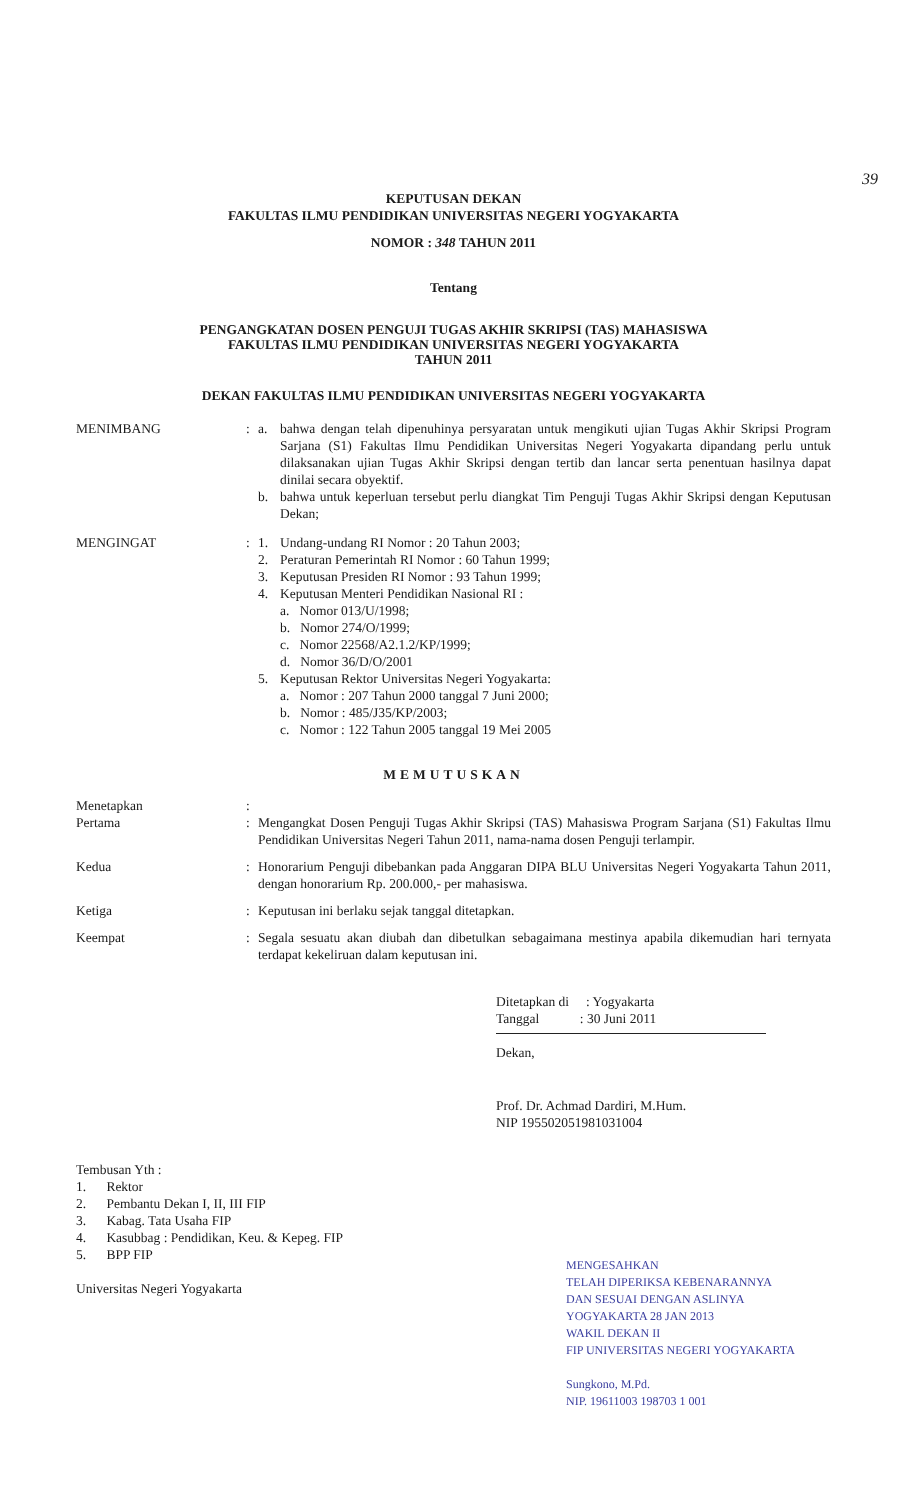39
KEPUTUSAN DEKAN
FAKULTAS ILMU PENDIDIKAN UNIVERSITAS NEGERI YOGYAKARTA
NOMOR : 348 TAHUN 2011
Tentang
PENGANGKATAN DOSEN PENGUJI TUGAS AKHIR SKRIPSI (TAS) MAHASISWA
FAKULTAS ILMU PENDIDIKAN UNIVERSITAS NEGERI YOGYAKARTA
TAHUN 2011
DEKAN FAKULTAS ILMU PENDIDIKAN UNIVERSITAS NEGERI YOGYAKARTA
| MENIMBANG | : | a. | bahwa dengan telah dipenuhinya persyaratan untuk mengikuti ujian Tugas Akhir Skripsi Program Sarjana (S1) Fakultas Ilmu Pendidikan Universitas Negeri Yogyakarta dipandang perlu untuk dilaksanakan ujian Tugas Akhir Skripsi dengan tertib dan lancar serta penentuan hasilnya dapat dinilai secara obyektif. |
| | | b. | bahwa untuk keperluan tersebut perlu diangkat Tim Penguji Tugas Akhir Skripsi dengan Keputusan Dekan; |
| MENGINGAT | : | 1. | Undang-undang RI Nomor : 20 Tahun 2003; |
| | | 2. | Peraturan Pemerintah RI Nomor : 60 Tahun 1999; |
| | | 3. | Keputusan Presiden RI Nomor : 93 Tahun 1999; |
| | | 4. | Keputusan Menteri Pendidikan Nasional RI : a. Nomor 013/U/1998; b. Nomor 274/O/1999; c. Nomor 22568/A2.1.2/KP/1999; d. Nomor 36/D/O/2001 |
| | | 5. | Keputusan Rektor Universitas Negeri Yogyakarta: a. Nomor : 207 Tahun 2000 tanggal 7 Juni 2000; b. Nomor : 485/J35/KP/2003; c. Nomor : 122 Tahun 2005 tanggal 19 Mei 2005 |
MEMUTUSKAN
| Menetapkan | : | |
| Pertama | : | Mengangkat Dosen Penguji Tugas Akhir Skripsi (TAS) Mahasiswa Program Sarjana (S1) Fakultas Ilmu Pendidikan Universitas Negeri Tahun 2011, nama-nama dosen Penguji terlampir. |
| Kedua | : | Honorarium Penguji dibebankan pada Anggaran DIPA BLU Universitas Negeri Yogyakarta Tahun 2011, dengan honorarium Rp. 200.000,- per mahasiswa. |
| Ketiga | : | Keputusan ini berlaku sejak tanggal ditetapkan. |
| Keempat | : | Segala sesuatu akan diubah dan dibetulkan sebagaimana mestinya apabila dikemudian hari ternyata terdapat kekeliruan dalam keputusan ini. |
Ditetapkan di : Yogyakarta
Tanggal : 30 Juni 2011
Dekan,
Prof. Dr. Achmad Dardiri, M.Hum.
NIP 195502051981031004
Tembusan Yth :
1. Rektor
2. Pembantu Dekan I, II, III FIP
3. Kabag. Tata Usaha FIP
4. Kasubbag : Pendidikan, Keu. & Kepeg. FIP
5. BPP FIP
Universitas Negeri Yogyakarta
MENGESAHKAN
TELAH DIPERIKSA KEBENARANNYA
DAN SESUAI DENGAN ASLINYA
YOGYAKARTA 28 JAN 2013
WAKIL DEKAN II
FIP UNIVERSITAS NEGERI YOGYAKARTA
Sungkono, M.Pd.
NIP. 19611003 198703 1 001